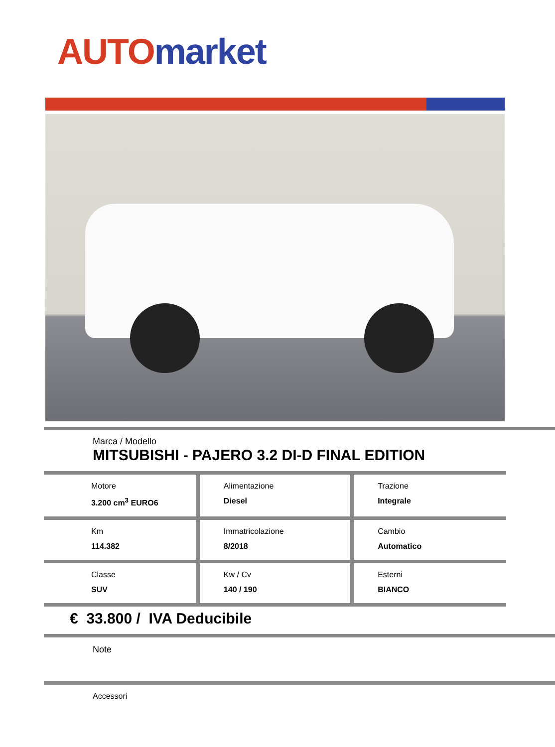AUTO market
Marca / Modello
MITSUBISHI - PAJERO 3.2 DI-D FINAL EDITION
| Motore 3.200 cm<sup>3</sup> EURO6 | Alimentazione Diesel | Trazione Integrale |
| Km 114.382 | Immatricolazione 8/2018 | Cambio Automatico |
| Classe SUV | Kw / Cv 140 / 190 | Esterni BIANCO |
€ 33.800 / IVA Deducibile
Note
Accessori